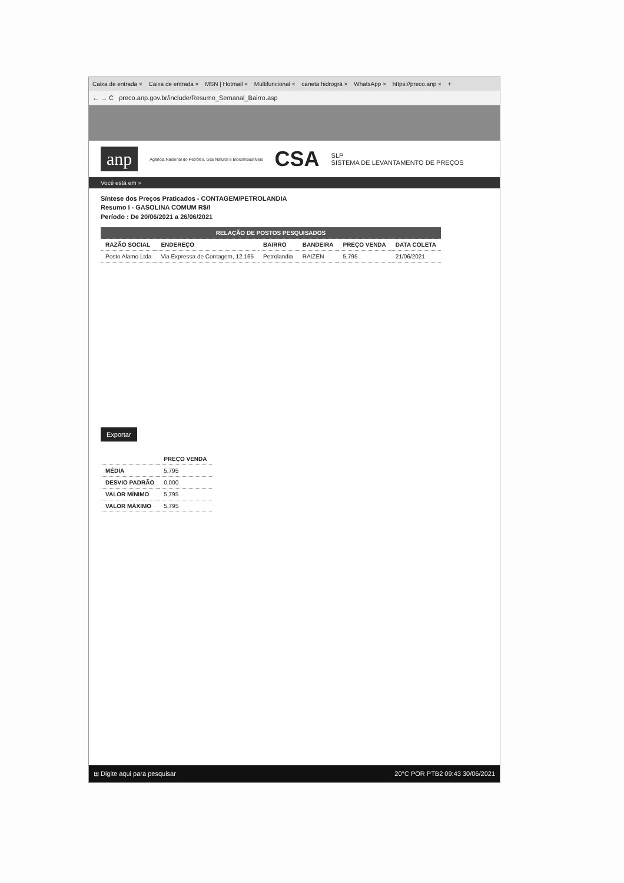Caixa de entrada × Caixa de entrada × MSN | Hotmail × Multifuncional × caneta hidrográ × WhatsApp × https://preco.anp × +
← → C preco.anp.gov.br/include/Resumo_Semanal_Bairro.asp
anp Agência Nacional do Petróleo, Gás Natural e Biocombustíveis CSA SLP
SISTEMA DE LEVANTAMENTO DE PREÇOS
Você está em »
Síntese dos Preços Praticados - CONTAGEM/PETROLANDIA
Resumo I - GASOLINA COMUM R$/l
Período : De 20/06/2021 a 26/06/2021
| RELAÇÃO DE POSTOS PESQUISADOS | | | | | |
| --- | --- | --- | --- | --- | --- |
| RAZÃO SOCIAL | ENDEREÇO | BAIRRO | BANDEIRA | PREÇO VENDA | DATA COLETA |
| Posto Alamo Ltda | Via Expressa de Contagem, 12.165 | Petrolandia | RAIZEN | 5,795 | 21/06/2021 |
Exportar
| | PREÇO VENDA |
| --- | --- |
| MÉDIA | 5,795 |
| DESVIO PADRÃO | 0,000 |
| VALOR MÍNIMO | 5,795 |
| VALOR MÁXIMO | 5,795 |
⊞ Digite aqui para pesquisar 20°C POR PTB2 09:43 30/06/2021